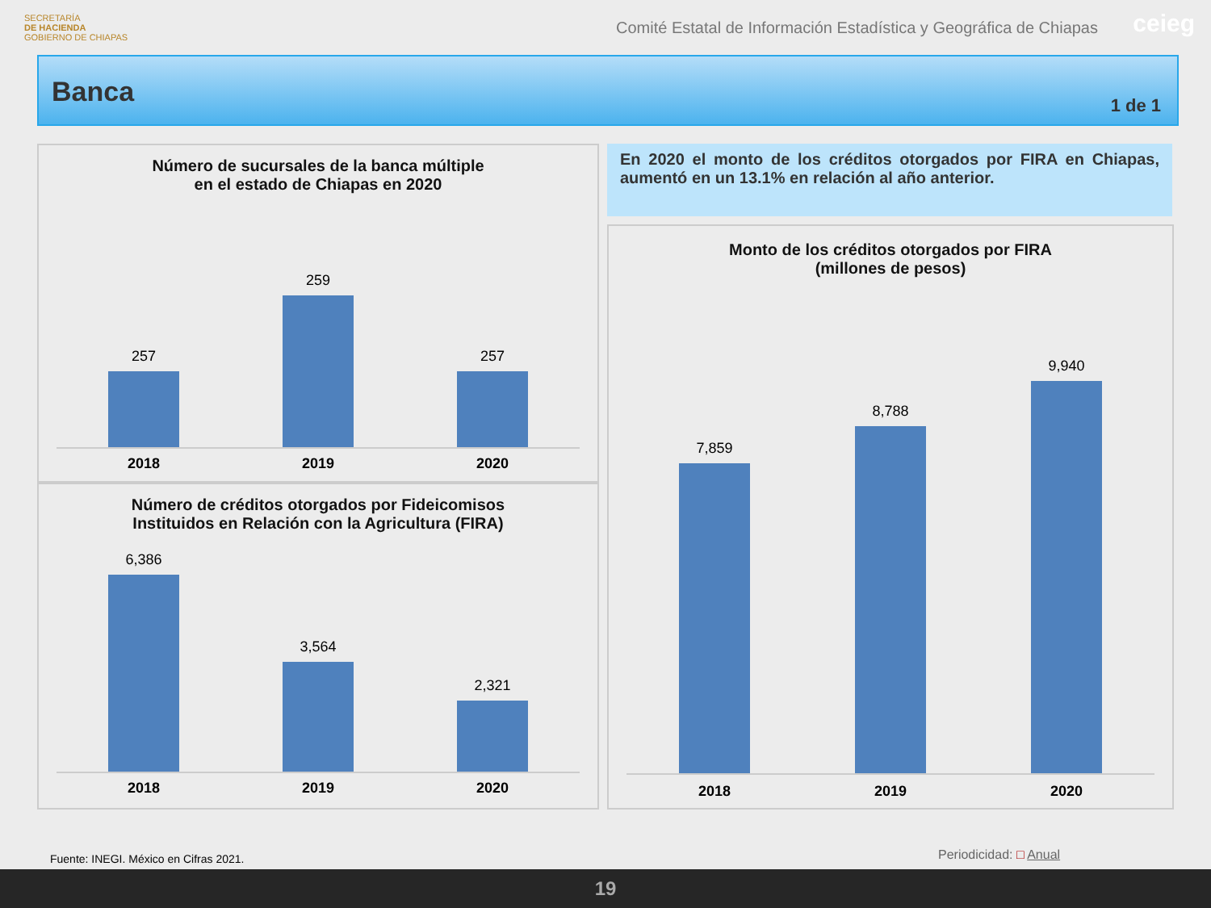SECRETARÍA
DE HACIENDA
GOBIERNO DE CHIAPAS
Comité Estatal de Información Estadística y Geográfica de Chiapas
ceieg
Banca
1 de 1
Número de sucursales de la banca múltiple
en el estado de Chiapas en 2020
257
259
257
2018 2019 2020
Número de créditos otorgados por Fideicomisos
Instituidos en Relación con la Agricultura (FIRA)
6,386
3,564
2,321
2018 2019 2020
En 2020 el monto de los créditos otorgados por FIRA en Chiapas, aumentó en un 13.1% en relación al año anterior.
Monto de los créditos otorgados por FIRA
(millones de pesos)
7,859
8,788
9,940
2018 2019 2020
Fuente: INEGI. México en Cifras 2021.
Periodicidad: □ Anual
19